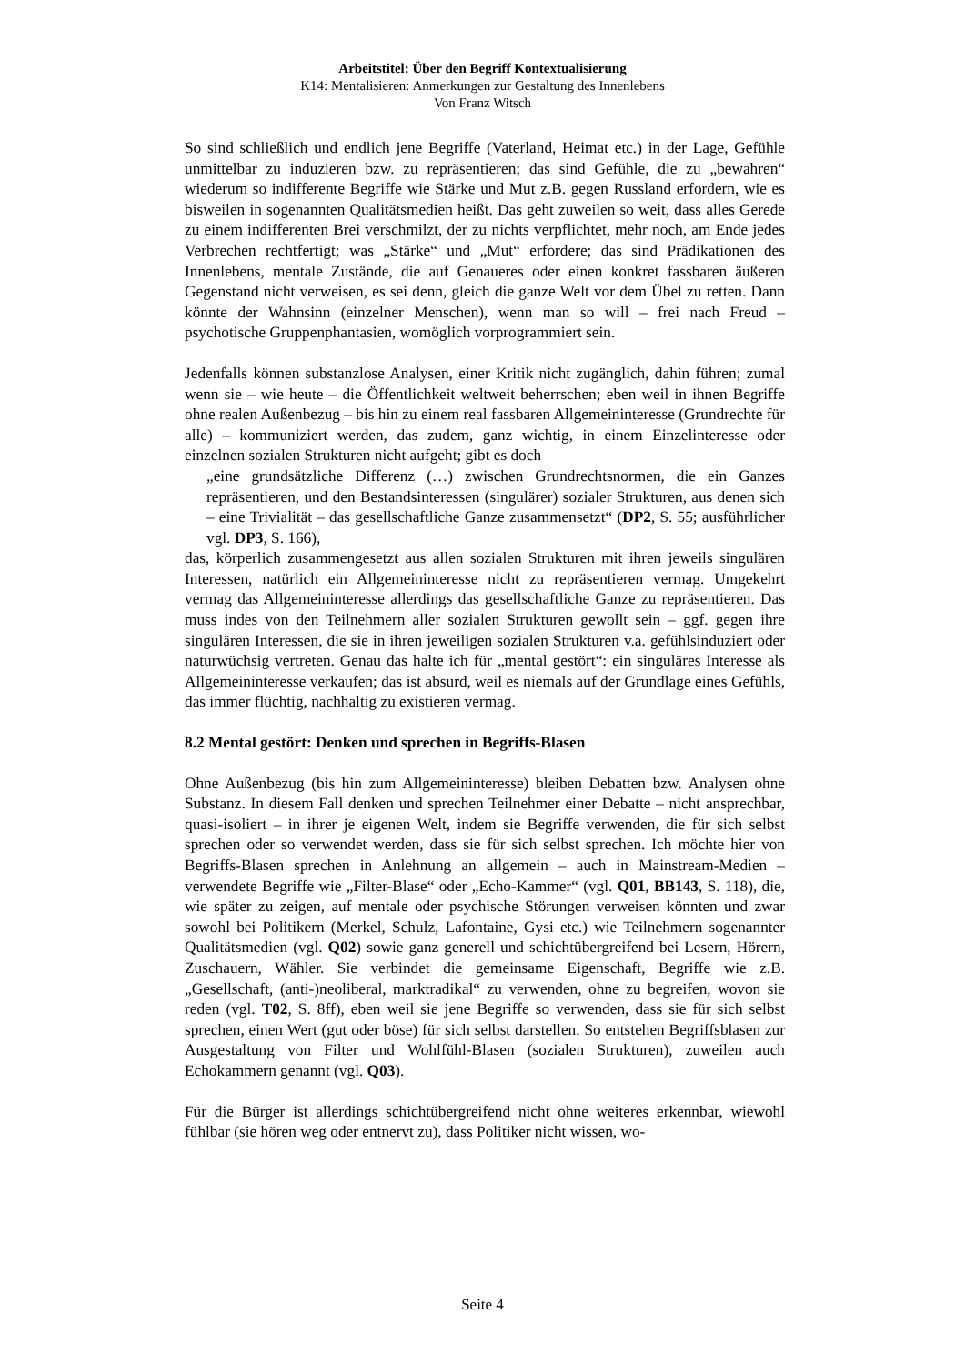Arbeitstitel: Über den Begriff Kontextualisierung
K14: Mentalisieren: Anmerkungen zur Gestaltung des Innenlebens
Von Franz Witsch
So sind schließlich und endlich jene Begriffe (Vaterland, Heimat etc.) in der Lage, Gefühle unmittelbar zu induzieren bzw. zu repräsentieren; das sind Gefühle, die zu „bewahren“ wiederum so indifferente Begriffe wie Stärke und Mut z.B. gegen Russland erfordern, wie es bisweilen in sogenannten Qualitätsmedien heißt. Das geht zuweilen so weit, dass alles Gerede zu einem indifferenten Brei verschmilzt, der zu nichts verpflichtet, mehr noch, am Ende jedes Verbrechen rechtfertigt; was „Stärke“ und „Mut“ erfordere; das sind Prädikationen des Innenlebens, mentale Zustände, die auf Genaueres oder einen konkret fassbaren äußeren Gegenstand nicht verweisen, es sei denn, gleich die ganze Welt vor dem Übel zu retten. Dann könnte der Wahnsinn (einzelner Menschen), wenn man so will – frei nach Freud – psychotische Gruppenphantasien, womöglich vorprogrammiert sein.
Jedenfalls können substanzlose Analysen, einer Kritik nicht zugänglich, dahin führen; zumal wenn sie – wie heute – die Öffentlichkeit weltweit beherrschen; eben weil in ihnen Begriffe ohne realen Außenbezug – bis hin zu einem real fassbaren Allgemeininteresse (Grundrechte für alle) – kommuniziert werden, das zudem, ganz wichtig, in einem Einzelinteresse oder einzelnen sozialen Strukturen nicht aufgeht; gibt es doch
„eine grundsätzliche Differenz (…) zwischen Grundrechtsnormen, die ein Ganzes repräsentieren, und den Bestandsinteressen (singulärer) sozialer Strukturen, aus denen sich – eine Trivialität – das gesellschaftliche Ganze zusammensetzt“ (DP2, S. 55; ausführlicher vgl. DP3, S. 166),
das, körperlich zusammengesetzt aus allen sozialen Strukturen mit ihren jeweils singulären Interessen, natürlich ein Allgemeininteresse nicht zu repräsentieren vermag. Umgekehrt vermag das Allgemeininteresse allerdings das gesellschaftliche Ganze zu repräsentieren. Das muss indes von den Teilnehmern aller sozialen Strukturen gewollt sein – ggf. gegen ihre singulären Interessen, die sie in ihren jeweiligen sozialen Strukturen v.a. gefühlsinduziert oder naturwüchsig vertreten. Genau das halte ich für „mental gestört“: ein singuläres Interesse als Allgemeininteresse verkaufen; das ist absurd, weil es niemals auf der Grundlage eines Gefühls, das immer flüchtig, nachhaltig zu existieren vermag.
8.2 Mental gestört: Denken und sprechen in Begriffs-Blasen
Ohne Außenbezug (bis hin zum Allgemeininteresse) bleiben Debatten bzw. Analysen ohne Substanz. In diesem Fall denken und sprechen Teilnehmer einer Debatte – nicht ansprechbar, quasi-isoliert – in ihrer je eigenen Welt, indem sie Begriffe verwenden, die für sich selbst sprechen oder so verwendet werden, dass sie für sich selbst sprechen. Ich möchte hier von Begriffs-Blasen sprechen in Anlehnung an allgemein – auch in Mainstream-Medien – verwendete Begriffe wie „Filter-Blase“ oder „Echo-Kammer“ (vgl. Q01, BB143, S. 118), die, wie später zu zeigen, auf mentale oder psychische Störungen verweisen könnten und zwar sowohl bei Politikern (Merkel, Schulz, Lafontaine, Gysi etc.) wie Teilnehmern sogenannter Qualitätsmedien (vgl. Q02) sowie ganz generell und schichtübergreifend bei Lesern, Hörern, Zuschauern, Wähler. Sie verbindet die gemeinsame Eigenschaft, Begriffe wie z.B. „Gesellschaft, (anti-)neoliberal, marktradikal“ zu verwenden, ohne zu begreifen, wovon sie reden (vgl. T02, S. 8ff), eben weil sie jene Begriffe so verwenden, dass sie für sich selbst sprechen, einen Wert (gut oder böse) für sich selbst darstellen. So entstehen Begriffsblasen zur Ausgestaltung von Filter und Wohlfühl-Blasen (sozialen Strukturen), zuweilen auch Echokammern genannt (vgl. Q03).
Für die Bürger ist allerdings schichtübergreifend nicht ohne weiteres erkennbar, wiewohl fühlbar (sie hören weg oder entnervt zu), dass Politiker nicht wissen, wo-
Seite 4